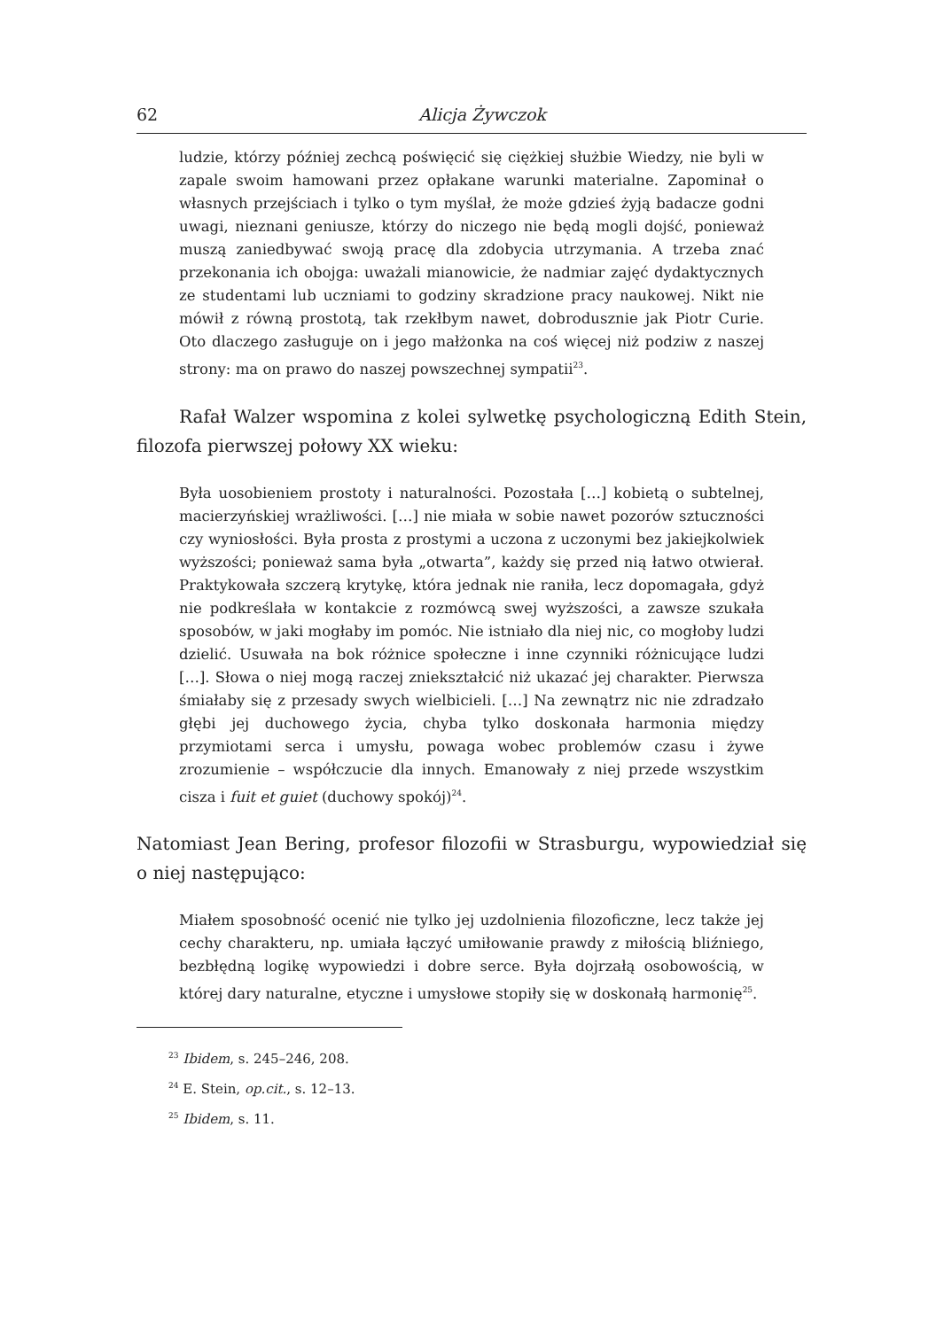62 Alicja Żywczok
ludzie, którzy później zechcą poświęcić się ciężkiej służbie Wiedzy, nie byli w zapale swoim hamowani przez opłakane warunki materialne. Zapominał o własnych przejściach i tylko o tym myślał, że może gdzieś żyją badacze godni uwagi, nieznani geniusze, którzy do niczego nie będą mogli dojść, ponieważ muszą zaniedbywać swoją pracę dla zdobycia utrzymania. A trzeba znać przekonania ich obojga: uważali mianowicie, że nadmiar zajęć dydaktycznych ze studentami lub uczniami to godziny skradzione pracy naukowej. Nikt nie mówił z równą prostotą, tak rzekłbym nawet, dobrodusznie jak Piotr Curie. Oto dlaczego zasługuje on i jego małżonka na coś więcej niż podziw z naszej strony: ma on prawo do naszej powszechnej sympatii<sup>23</sup>.
Rafał Walzer wspomina z kolei sylwetkę psychologiczną Edith Stein, filozofa pierwszej połowy XX wieku:
Była uosobieniem prostoty i naturalności. Pozostała […] kobietą o subtelnej, macierzyńskiej wrażliwości. […] nie miała w sobie nawet pozorów sztuczności czy wyniosłości. Była prosta z prostymi a uczona z uczonymi bez jakiejkolwiek wyższości; ponieważ sama była „otwarta”, każdy się przed nią łatwo otwierał. Praktykowała szczerą krytykę, która jednak nie raniła, lecz dopomagała, gdyż nie podkreślała w kontakcie z rozmówcą swej wyższości, a zawsze szukała sposobów, w jaki mogłaby im pomóc. Nie istniało dla niej nic, co mogłoby ludzi dzielić. Usuwała na bok różnice społeczne i inne czynniki różnicujące ludzi […]. Słowa o niej mogą raczej zniekształcić niż ukazać jej charakter. Pierwsza śmiałaby się z przesady swych wielbicieli. […] Na zewnątrz nic nie zdradzało głębi jej duchowego życia, chyba tylko doskonała harmonia między przymiotami serca i umysłu, powaga wobec problemów czasu i żywe zrozumienie – współczucie dla innych. Emanowały z niej przede wszystkim cisza i fuit et guiet (duchowy spokój)<sup>24</sup>.
Natomiast Jean Bering, profesor filozofii w Strasburgu, wypowiedział się o niej następująco:
Miałem sposobność ocenić nie tylko jej uzdolnienia filozoficzne, lecz także jej cechy charakteru, np. umiała łączyć umiłowanie prawdy z miłością bliźniego, bezbłędną logikę wypowiedzi i dobre serce. Była dojrzałą osobowością, w której dary naturalne, etyczne i umysłowe stopiły się w doskonałą harmonię<sup>25</sup>.
<sup>23</sup> Ibidem, s. 245–246, 208.
<sup>24</sup> E. Stein, op.cit., s. 12–13.
<sup>25</sup> Ibidem, s. 11.